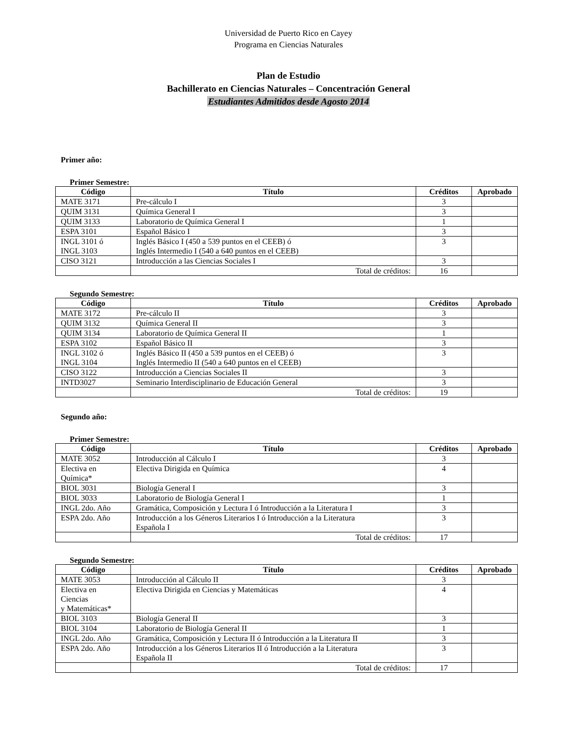Universidad de Puerto Rico en Cayey
Programa en Ciencias Naturales
Plan de Estudio
Bachillerato en Ciencias Naturales – Concentración General
Estudiantes Admitidos desde Agosto 2014
Primer año:
Primer Semestre:
| Código | Título | Créditos | Aprobado |
| --- | --- | --- | --- |
| MATE 3171 | Pre-cálculo I | 3 | |
| QUIM 3131 | Química General I | 3 | |
| QUIM 3133 | Laboratorio de Química General I | 1 | |
| ESPA 3101 | Español Básico I | 3 | |
| INGL 3101 ó INGL 3103 | Inglés Básico I (450 a 539 puntos en el CEEB) ó Inglés Intermedio I (540 a 640 puntos en el CEEB) | 3 | |
| CISO 3121 | Introducción a las Ciencias Sociales I | 3 | |
| | Total de créditos: | 16 | |
Segundo Semestre:
| Código | Título | Créditos | Aprobado |
| --- | --- | --- | --- |
| MATE 3172 | Pre-cálculo II | 3 | |
| QUIM 3132 | Química General II | 3 | |
| QUIM 3134 | Laboratorio de Química General II | 1 | |
| ESPA 3102 | Español Básico II | 3 | |
| INGL 3102 ó INGL 3104 | Inglés Básico II (450 a 539 puntos en el CEEB) ó Inglés Intermedio II (540 a 640 puntos en el CEEB) | 3 | |
| CISO 3122 | Introducción a Ciencias Sociales II | 3 | |
| INTD3027 | Seminario Interdisciplinario de Educación General | 3 | |
| | Total de créditos: | 19 | |
Segundo año:
Primer Semestre:
| Código | Título | Créditos | Aprobado |
| --- | --- | --- | --- |
| MATE 3052 | Introducción al Cálculo I | 3 | |
| Electiva en Química* | Electiva Dirigida en Química | 4 | |
| BIOL 3031 | Biología General I | 3 | |
| BIOL 3033 | Laboratorio de Biología General I | 1 | |
| INGL 2do. Año | Gramática, Composición y Lectura I ó Introducción a la Literatura I | 3 | |
| ESPA 2do. Año | Introducción a los Géneros Literarios I ó Introducción a la Literatura Española I | 3 | |
| | Total de créditos: | 17 | |
Segundo Semestre:
| Código | Título | Créditos | Aprobado |
| --- | --- | --- | --- |
| MATE 3053 | Introducción al Cálculo II | 3 | |
| Electiva en Ciencias y Matemáticas* | Electiva Dirigida en Ciencias y Matemáticas | 4 | |
| BIOL 3103 | Biología General II | 3 | |
| BIOL 3104 | Laboratorio de Biología General II | 1 | |
| INGL 2do. Año | Gramática, Composición y Lectura II ó Introducción a la Literatura II | 3 | |
| ESPA 2do. Año | Introducción a los Géneros Literarios II ó Introducción a la Literatura Española II | 3 | |
| | Total de créditos: | 17 | |